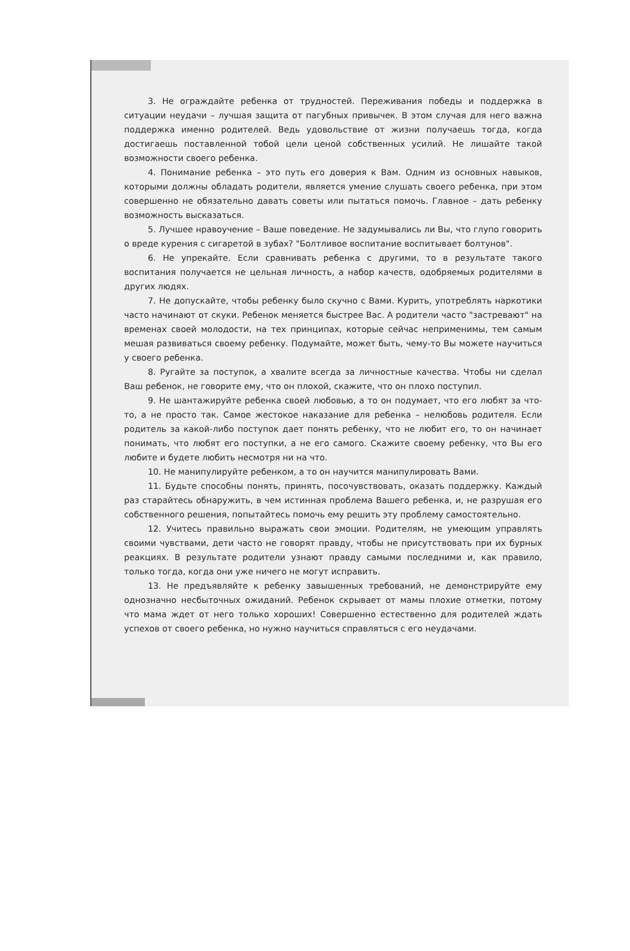3. Не ограждайте ребенка от трудностей. Переживания победы и поддержка в ситуации неудачи – лучшая защита от пагубных привычек. В этом случая для него важна поддержка именно родителей. Ведь удовольствие от жизни получаешь тогда, когда достигаешь поставленной тобой цели ценой собственных усилий. Не лишайте такой возможности своего ребенка.
4. Понимание ребенка – это путь его доверия к Вам. Одним из основных навыков, которыми должны обладать родители, является умение слушать своего ребенка, при этом совершенно не обязательно давать советы или пытаться помочь. Главное – дать ребенку возможность высказаться.
5. Лучшее нравоучение – Ваше поведение. Не задумывались ли Вы, что глупо говорить о вреде курения с сигаретой в зубах? "Болтливое воспитание воспитывает болтунов".
6. Не упрекайте. Если сравнивать ребенка с другими, то в результате такого воспитания получается не цельная личность, а набор качеств, одобряемых родителями в других людях.
7. Не допускайте, чтобы ребенку было скучно с Вами. Курить, употреблять наркотики часто начинают от скуки. Ребенок меняется быстрее Вас. А родители часто "застревают" на временах своей молодости, на тех принципах, которые сейчас неприменимы, тем самым мешая развиваться своему ребенку. Подумайте, может быть, чему-то Вы можете научиться у своего ребенка.
8. Ругайте за поступок, а хвалите всегда за личностные качества. Чтобы ни сделал Ваш ребенок, не говорите ему, что он плохой, скажите, что он плохо поступил.
9. Не шантажируйте ребенка своей любовью, а то он подумает, что его любят за что-то, а не просто так. Самое жестокое наказание для ребенка – нелюбовь родителя. Если родитель за какой-либо поступок дает понять ребенку, что не любит его, то он начинает понимать, что любят его поступки, а не его самого. Скажите своему ребенку, что Вы его любите и будете любить несмотря ни на что.
10. Не манипулируйте ребенком, а то он научится манипулировать Вами.
11. Будьте способны понять, принять, посочувствовать, оказать поддержку. Каждый раз старайтесь обнаружить, в чем истинная проблема Вашего ребенка, и, не разрушая его собственного решения, попытайтесь помочь ему решить эту проблему самостоятельно.
12. Учитесь правильно выражать свои эмоции. Родителям, не умеющим управлять своими чувствами, дети часто не говорят правду, чтобы не присутствовать при их бурных реакциях. В результате родители узнают правду самыми последними и, как правило, только тогда, когда они уже ничего не могут исправить.
13. Не предъявляйте к ребенку завышенных требований, не демонстрируйте ему однозначно несбыточных ожиданий. Ребенок скрывает от мамы плохие отметки, потому что мама ждет от него только хороших! Совершенно естественно для родителей ждать успехов от своего ребенка, но нужно научиться справляться с его неудачами.